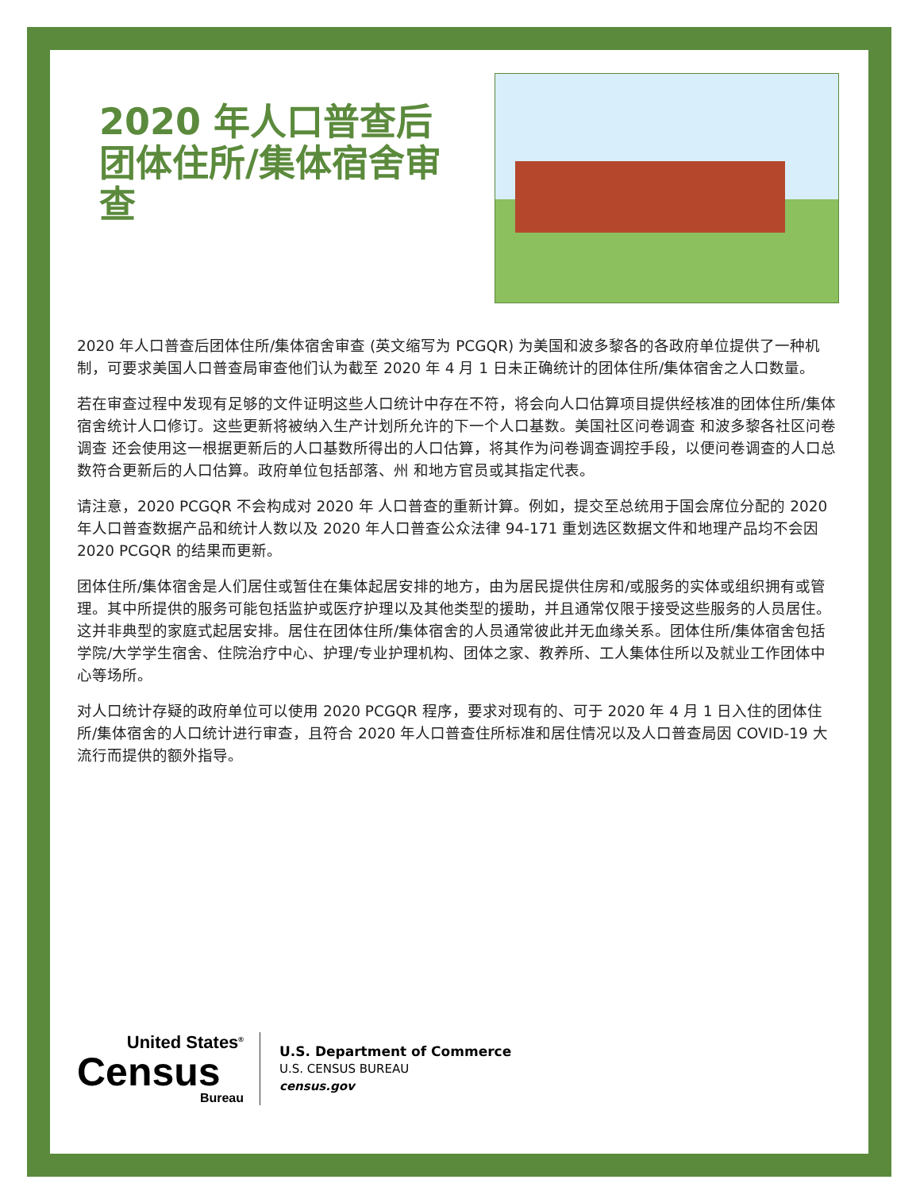2020 年人口普查后团体住所/集体宿舍审查
2020 年人口普查后团体住所/集体宿舍审查 (英文缩写为 PCGQR) 为美国和波多黎各的各政府单位提供了一种机制，可要求美国人口普查局审查他们认为截至 2020 年 4 月 1 日未正确统计的团体住所/集体宿舍之人口数量。
若在审查过程中发现有足够的文件证明这些人口统计中存在不符，将会向人口估算项目提供经核准的团体住所/集体宿舍统计人口修订。这些更新将被纳入生产计划所允许的下一个人口基数。美国社区问卷调查 和波多黎各社区问卷调查 还会使用这一根据更新后的人口基数所得出的人口估算，将其作为问卷调查调控手段，以便问卷调查的人口总数符合更新后的人口估算。政府单位包括部落、州 和地方官员或其指定代表。
请注意，2020 PCGQR 不会构成对 2020 年 人口普查的重新计算。例如，提交至总统用于国会席位分配的 2020 年人口普查数据产品和统计人数以及 2020 年人口普查公众法律 94-171 重划选区数据文件和地理产品均不会因 2020 PCGQR 的结果而更新。
团体住所/集体宿舍是人们居住或暂住在集体起居安排的地方，由为居民提供住房和/或服务的实体或组织拥有或管理。其中所提供的服务可能包括监护或医疗护理以及其他类型的援助，并且通常仅限于接受这些服务的人员居住。这并非典型的家庭式起居安排。居住在团体住所/集体宿舍的人员通常彼此并无血缘关系。团体住所/集体宿舍包括学院/大学学生宿舍、住院治疗中心、护理/专业护理机构、团体之家、教养所、工人集体住所以及就业工作团体中心等场所。
对人口统计存疑的政府单位可以使用 2020 PCGQR 程序，要求对现有的、可于 2020 年 4 月 1 日入住的团体住所/集体宿舍的人口统计进行审查，且符合 2020 年人口普查住所标准和居住情况以及人口普查局因 COVID-19 大流行而提供的额外指导。
United States<sup>®</sup>
Census
Bureau
U.S. Department of Commerce
U.S. CENSUS BUREAU
census.gov